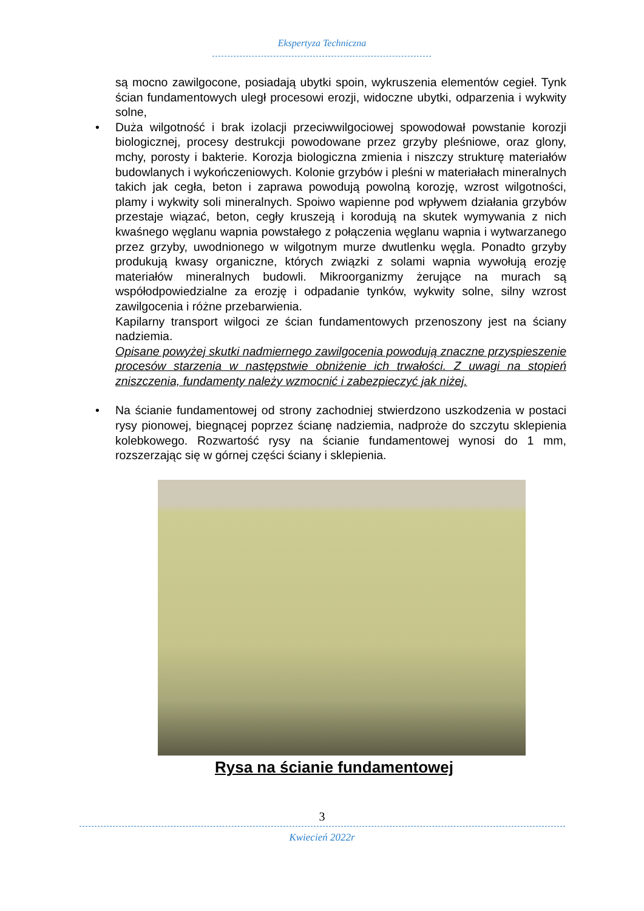Ekspertyza Techniczna
są mocno zawilgocone, posiadają ubytki spoin, wykruszenia elementów cegieł. Tynk ścian fundamentowych uległ procesowi erozji, widoczne ubytki, odparzenia i wykwity solne,
• Duża wilgotność i brak izolacji przeciwwilgociowej spowodował powstanie korozji biologicznej, procesy destrukcji powodowane przez grzyby pleśniowe, oraz glony, mchy, porosty i bakterie. Korozja biologiczna zmienia i niszczy strukturę materiałów budowlanych i wykończeniowych. Kolonie grzybów i pleśni w materiałach mineralnych takich jak cegła, beton i zaprawa powodują powolną korozję, wzrost wilgotności, plamy i wykwity soli mineralnych. Spoiwo wapienne pod wpływem działania grzybów przestaje wiązać, beton, cegły kruszeją i korodują na skutek wymywania z nich kwaśnego węglanu wapnia powstałego z połączenia węglanu wapnia i wytwarzanego przez grzyby, uwodnionego w wilgotnym murze dwutlenku węgla. Ponadto grzyby produkują kwasy organiczne, których związki z solami wapnia wywołują erozję materiałów mineralnych budowli. Mikroorganizmy żerujące na murach są współodpowiedzialne za erozję i odpadanie tynków, wykwity solne, silny wzrost zawilgocenia i różne przebarwienia.
Kapilarny transport wilgoci ze ścian fundamentowych przenoszony jest na ściany nadziemia.
Opisane powyżej skutki nadmiernego zawilgocenia powodują znaczne przyspieszenie procesów starzenia w następstwie obniżenie ich trwałości. Z uwagi na stopień zniszczenia, fundamenty należy wzmocnić i zabezpieczyć jak niżej.
• Na ścianie fundamentowej od strony zachodniej stwierdzono uszkodzenia w postaci rysy pionowej, biegnącej poprzez ścianę nadziemia, nadproże do szczytu sklepienia kolebkowego. Rozwartość rysy na ścianie fundamentowej wynosi do 1 mm, rozszerzając się w górnej części ściany i sklepienia.
Rysa na ścianie fundamentowej
3
Kwiecień 2022r